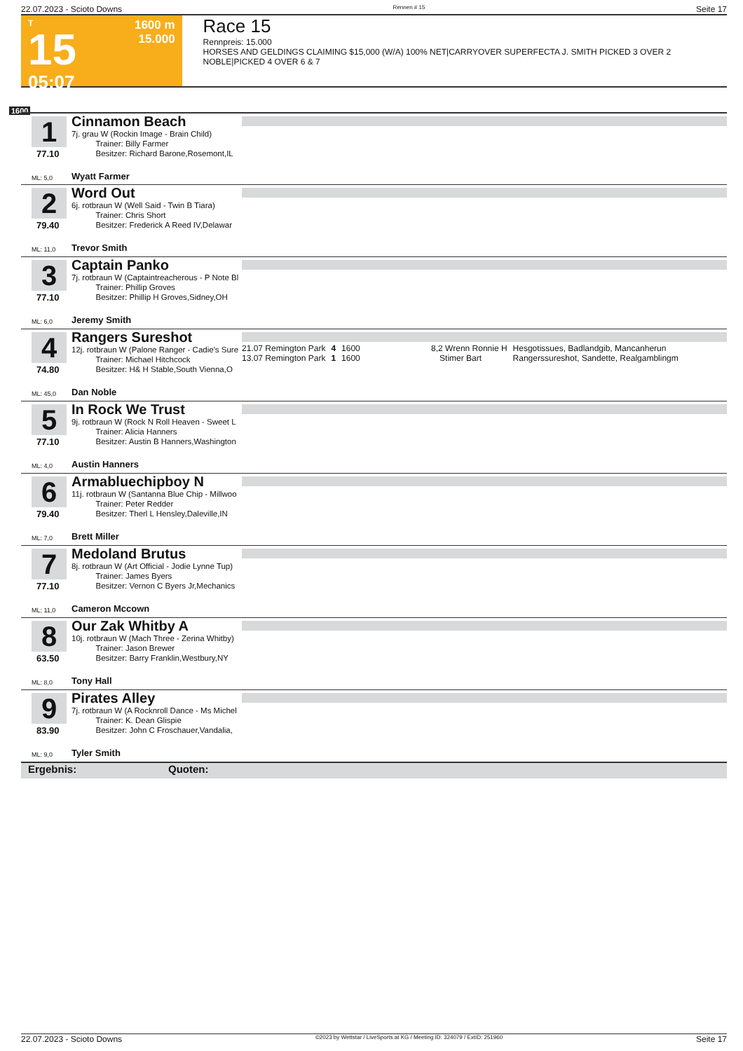22.07.2023 - Scioto Downs Rennen # 15 Seite 17
T
15
05:07
1600 m
15.000
Race 15
Rennpreis: 15.000
HORSES AND GELDINGS CLAIMING $15,000 (W/A) 100% NET|CARRYOVER SUPERFECTA J. SMITH PICKED 3 OVER 2 NOBLE|PICKED 4 OVER 6 & 7
1600
1
77.10
ML: 5,0
Cinnamon Beach
7j. grau W (Rockin Image - Brain Child)
   Trainer: Billy Farmer
   Besitzer: Richard Barone,Rosemont,IL
Wyatt Farmer
2
79.40
ML: 11,0
Word Out
6j. rotbraun W (Well Said - Twin B Tiara)
   Trainer: Chris Short
   Besitzer: Frederick A Reed IV,Delawar
Trevor Smith
3
77.10
ML: 6,0
Captain Panko
7j. rotbraun W (Captaintreacherous - P Note Bl
   Trainer: Phillip Groves
   Besitzer: Phillip H Groves,Sidney,OH
Jeremy Smith
4
74.80
ML: 45,0
Rangers Sureshot
12j. rotbraun W (Palone Ranger - Cadie's Sure
   Trainer: Michael Hitchcock
   Besitzer: H& H Stable,South Vienna,O
Dan Noble
| 21.07 Remington Park | 4 | 1600 | 8,2 Wrenn Ronnie H | Hesgotissues, Badlandgib, Mancanherun |
| 13.07 Remington Park | 1 | 1600 | Stimer Bart | Rangerssureshot, Sandette, Realgamblingm |
5
77.10
ML: 4,0
In Rock We Trust
9j. rotbraun W (Rock N Roll Heaven - Sweet L
   Trainer: Alicia Hanners
   Besitzer: Austin B Hanners,Washington
Austin Hanners
6
79.40
ML: 7,0
Armabluechipboy N
11j. rotbraun W (Santanna Blue Chip - Millwoo
   Trainer: Peter Redder
   Besitzer: Therl L Hensley,Daleville,IN
Brett Miller
7
77.10
ML: 11,0
Medoland Brutus
8j. rotbraun W (Art Official - Jodie Lynne Tup)
   Trainer: James Byers
   Besitzer: Vernon C Byers Jr,Mechanics
Cameron Mccown
8
63.50
ML: 8,0
Our Zak Whitby A
10j. rotbraun W (Mach Three - Zerina Whitby)
   Trainer: Jason Brewer
   Besitzer: Barry Franklin,Westbury,NY
Tony Hall
9
83.90
ML: 9,0
Pirates Alley
7j. rotbraun W (A Rocknroll Dance - Ms Michel
   Trainer: K. Dean Glispie
   Besitzer: John C Froschauer,Vandalia,
Tyler Smith
Ergebnis: Quoten:
22.07.2023 - Scioto Downs ©2023 by Wettstar / LiveSports.at KG / Meeting ID: 324079 / ExtID: 251960 Seite 17